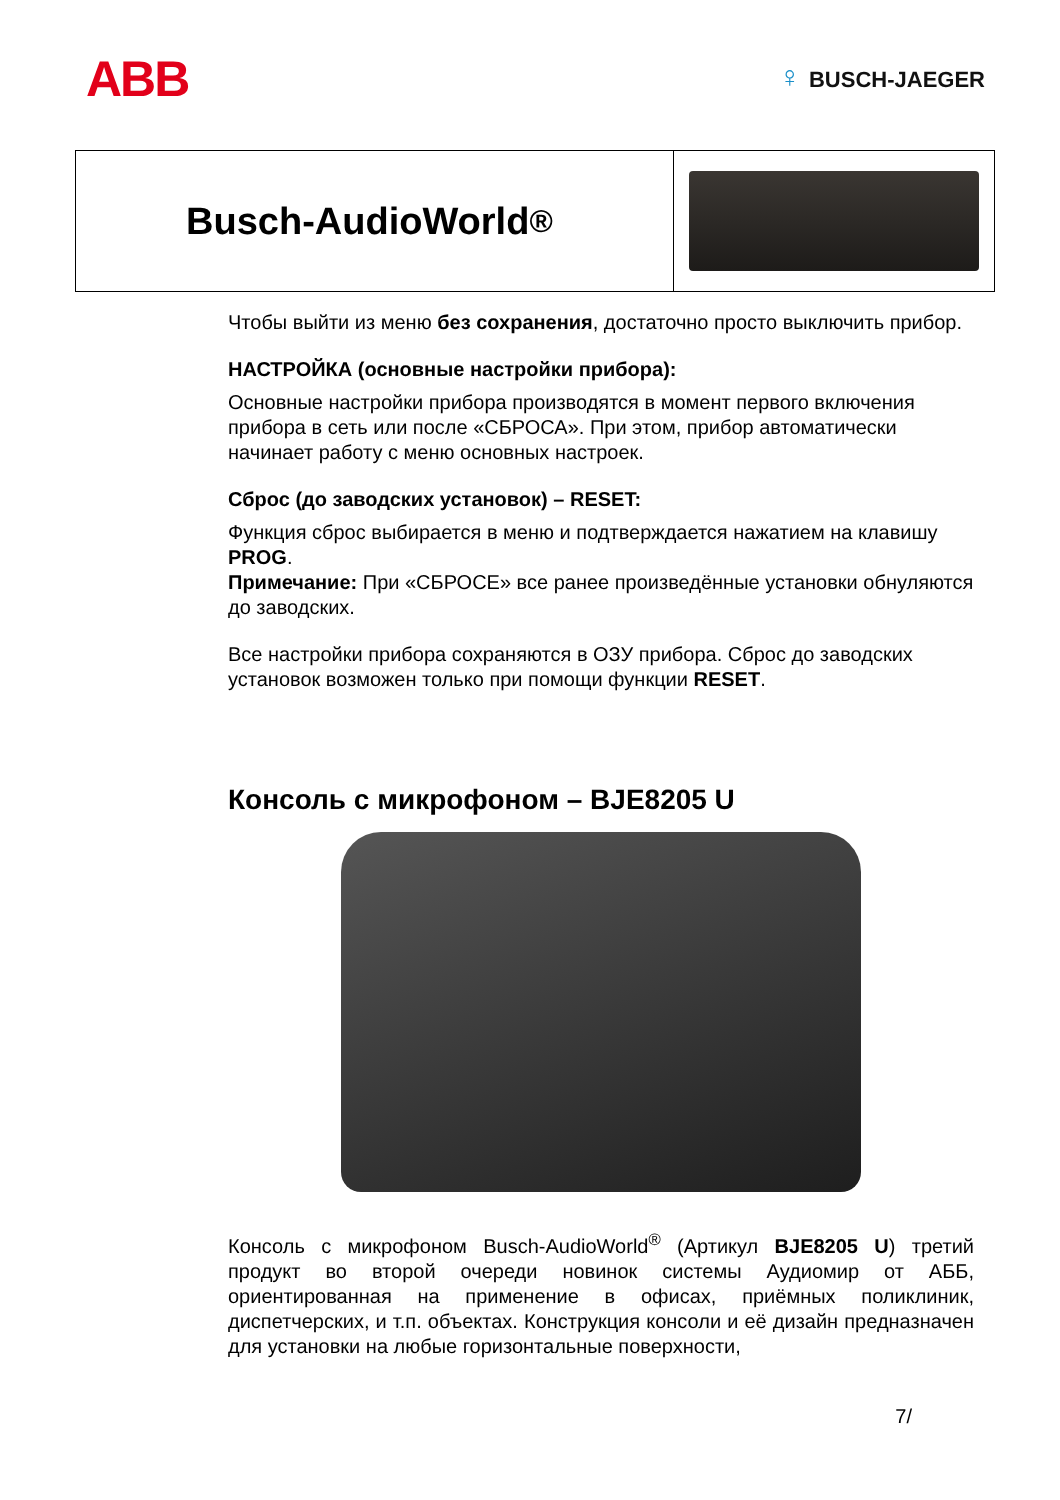ABB
♀ BUSCH-JAEGER
Busch-AudioWorld<sup>®</sup>
Чтобы выйти из меню без сохранения, достаточно просто выключить прибор.
НАСТРОЙКА (основные настройки прибора):
Основные настройки прибора производятся в момент первого включения прибора в сеть или после «СБРОСА». При этом, прибор автоматически начинает работу с меню основных настроек.
Сброс (до заводских установок) – RESET:
Функция сброс выбирается в меню и подтверждается нажатием на клавишу PROG.
Примечание: При «СБРОСЕ» все ранее произведённые установки обнуляются до заводских.
Все настройки прибора сохраняются в ОЗУ прибора. Сброс до заводских установок возможен только при помощи функции RESET.
Консоль с микрофоном – BJE8205 U
Консоль с микрофоном Busch-AudioWorld<sup>®</sup> (Артикул BJE8205 U) третий продукт во второй очереди новинок системы Аудиомир от АББ, ориентированная на применение в офисах, приёмных поликлиник, диспетчерских, и т.п. объектах. Конструкция консоли и её дизайн предназначен для установки на любые горизонтальные поверхности,
7/